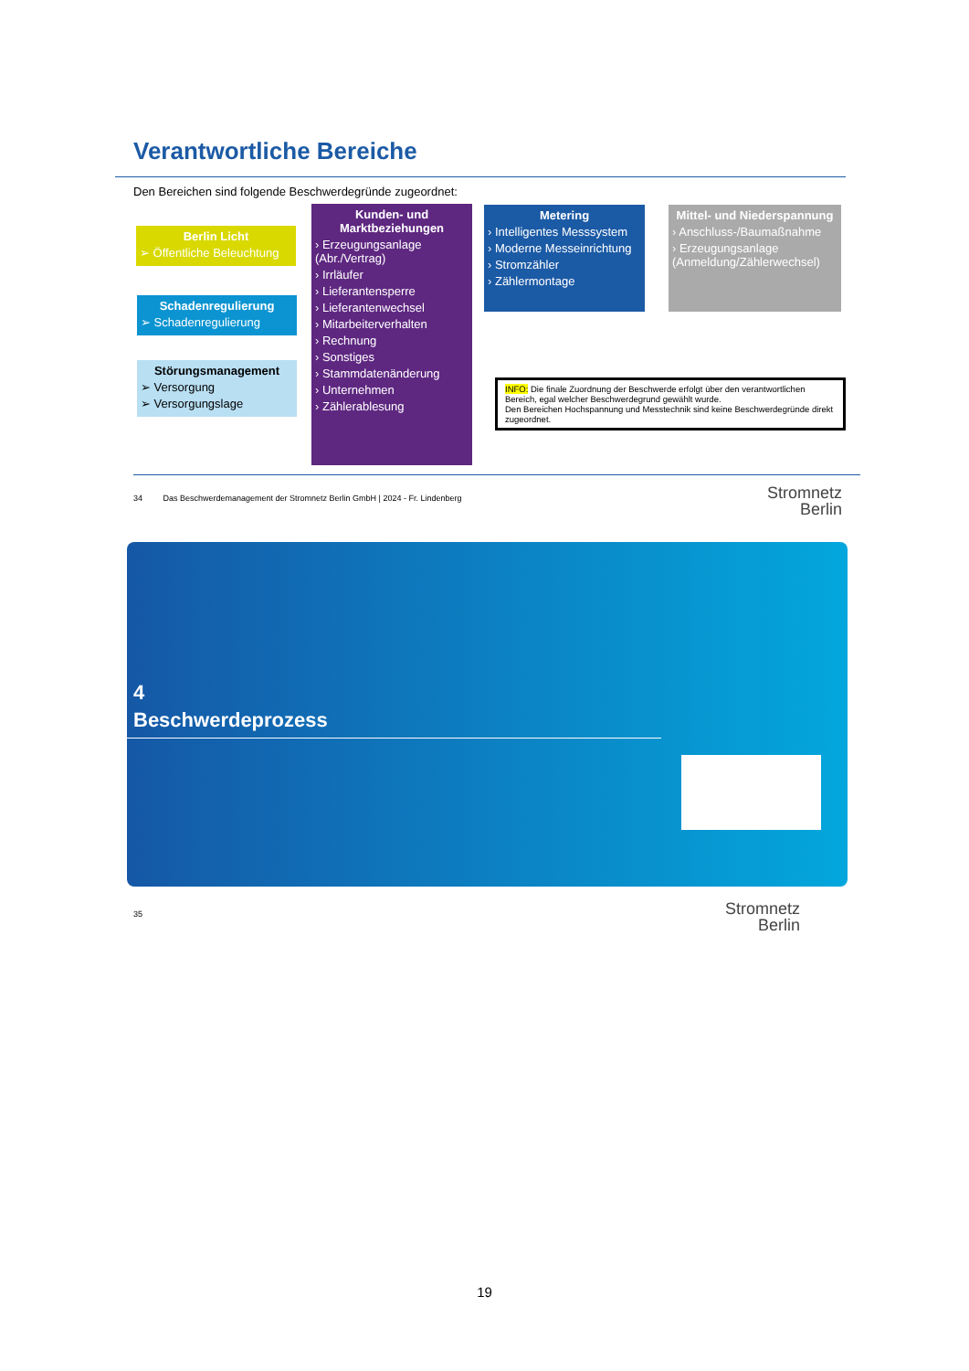Verantwortliche Bereiche
Den Bereichen sind folgende Beschwerdegründe zugeordnet:
Berlin Licht
➢ Öffentliche Beleuchtung
Schadenregulierung
➢ Schadenregulierung
Störungsmanagement
➢ Versorgung
➢ Versorgungslage
Kunden- und Marktbeziehungen
› Erzeugungsanlage (Abr./Vertrag)
› Irrläufer
› Lieferantensperre
› Lieferantenwechsel
› Mitarbeiterverhalten
› Rechnung
› Sonstiges
› Stammdatenänderung
› Unternehmen
› Zählerablesung
Metering
› Intelligentes Messsystem
› Moderne Messeinrichtung
› Stromzähler
› Zählermontage
Mittel- und Niederspannung
› Anschluss-/Baumaßnahme
› Erzeugungsanlage (Anmeldung/Zählerwechsel)
INFO: Die finale Zuordnung der Beschwerde erfolgt über den verantwortlichen Bereich, egal welcher Beschwerdegrund gewählt wurde.
Den Bereichen Hochspannung und Messtechnik sind keine Beschwerdegründe direkt zugeordnet.
34 Das Beschwerdemanagement der Stromnetz Berlin GmbH | 2024 - Fr. Lindenberg
Stromnetz
Berlin
4
Beschwerdeprozess
35
Stromnetz
Berlin
19